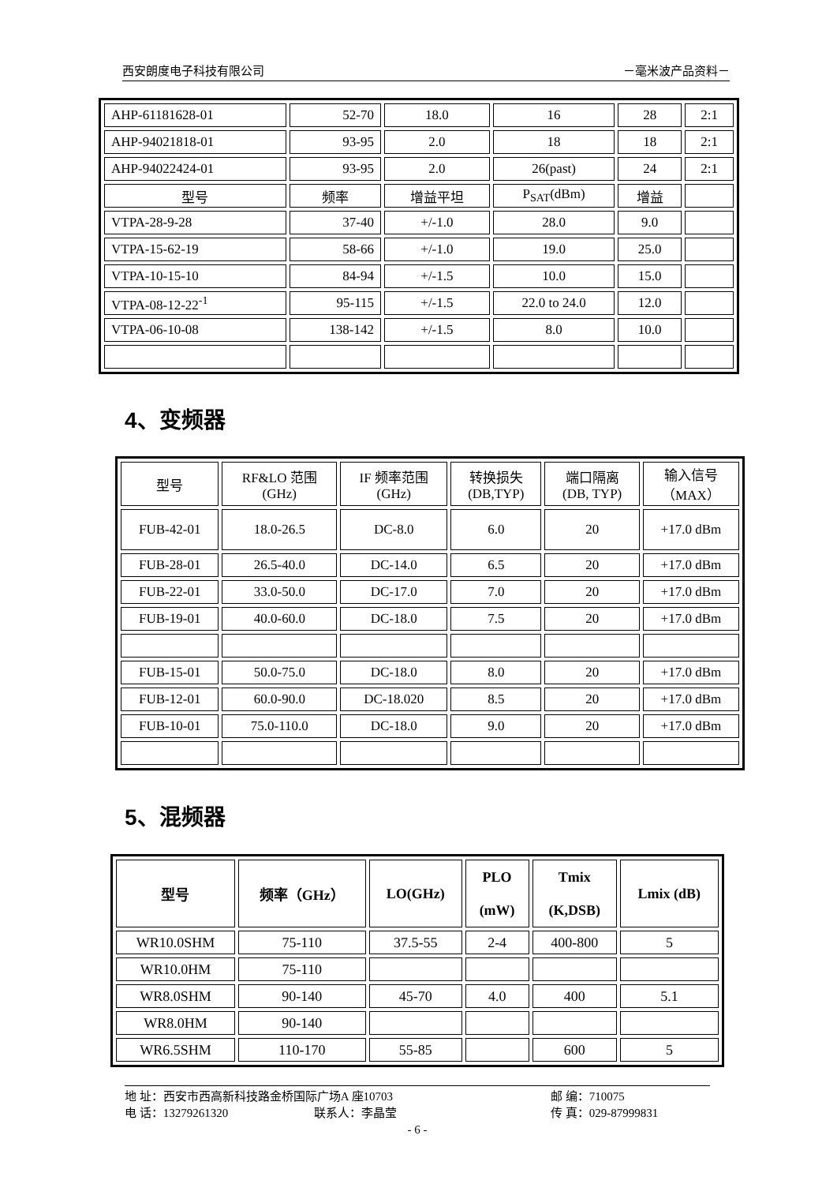西安朗度电子科技有限公司 －毫米波产品资料－
| AHP-61181628-01 | 52-70 | 18.0 | 16 | 28 | 2:1 |
| AHP-94021818-01 | 93-95 | 2.0 | 18 | 18 | 2:1 |
| AHP-94022424-01 | 93-95 | 2.0 | 26(past) | 24 | 2:1 |
| 型号 | 频率 | 增益平坦 | P<sub>SAT</sub>(dBm) | 增益 | |
| VTPA-28-9-28 | 37-40 | +/-1.0 | 28.0 | 9.0 | |
| VTPA-15-62-19 | 58-66 | +/-1.0 | 19.0 | 25.0 | |
| VTPA-10-15-10 | 84-94 | +/-1.5 | 10.0 | 15.0 | |
| VTPA-08-12-22<sup>-1</sup> | 95-115 | +/-1.5 | 22.0 to 24.0 | 12.0 | |
| VTPA-06-10-08 | 138-142 | +/-1.5 | 8.0 | 10.0 | |
4、变频器
| 型号 | RF&LO 范围 (GHz) | IF 频率范围 (GHz) | 转换损失 (DB,TYP) | 端口隔离 (DB, TYP) | 输入信号 （MAX） |
| FUB-42-01 | 18.0-26.5 | DC-8.0 | 6.0 | 20 | +17.0 dBm |
| FUB-28-01 | 26.5-40.0 | DC-14.0 | 6.5 | 20 | +17.0 dBm |
| FUB-22-01 | 33.0-50.0 | DC-17.0 | 7.0 | 20 | +17.0 dBm |
| FUB-19-01 | 40.0-60.0 | DC-18.0 | 7.5 | 20 | +17.0 dBm |
| FUB-15-01 | 50.0-75.0 | DC-18.0 | 8.0 | 20 | +17.0 dBm |
| FUB-12-01 | 60.0-90.0 | DC-18.020 | 8.5 | 20 | +17.0 dBm |
| FUB-10-01 | 75.0-110.0 | DC-18.0 | 9.0 | 20 | +17.0 dBm |
5、混频器
| 型号 | 频率（GHz） | LO(GHz) | PLO (mW) | Tmix (K,DSB) | Lmix (dB) |
| WR10.0SHM | 75-110 | 37.5-55 | 2-4 | 400-800 | 5 |
| WR10.0HM | 75-110 | | | | |
| WR8.0SHM | 90-140 | 45-70 | 4.0 | 400 | 5.1 |
| WR8.0HM | 90-140 | | | | |
| WR6.5SHM | 110-170 | 55-85 | | 600 | 5 |
地 址：西安市西高新科技路金桥国际广场A 座10703 邮 编：710075
电 话：13279261320 联系人：李晶莹 传 真：029-87999831
- 6 -